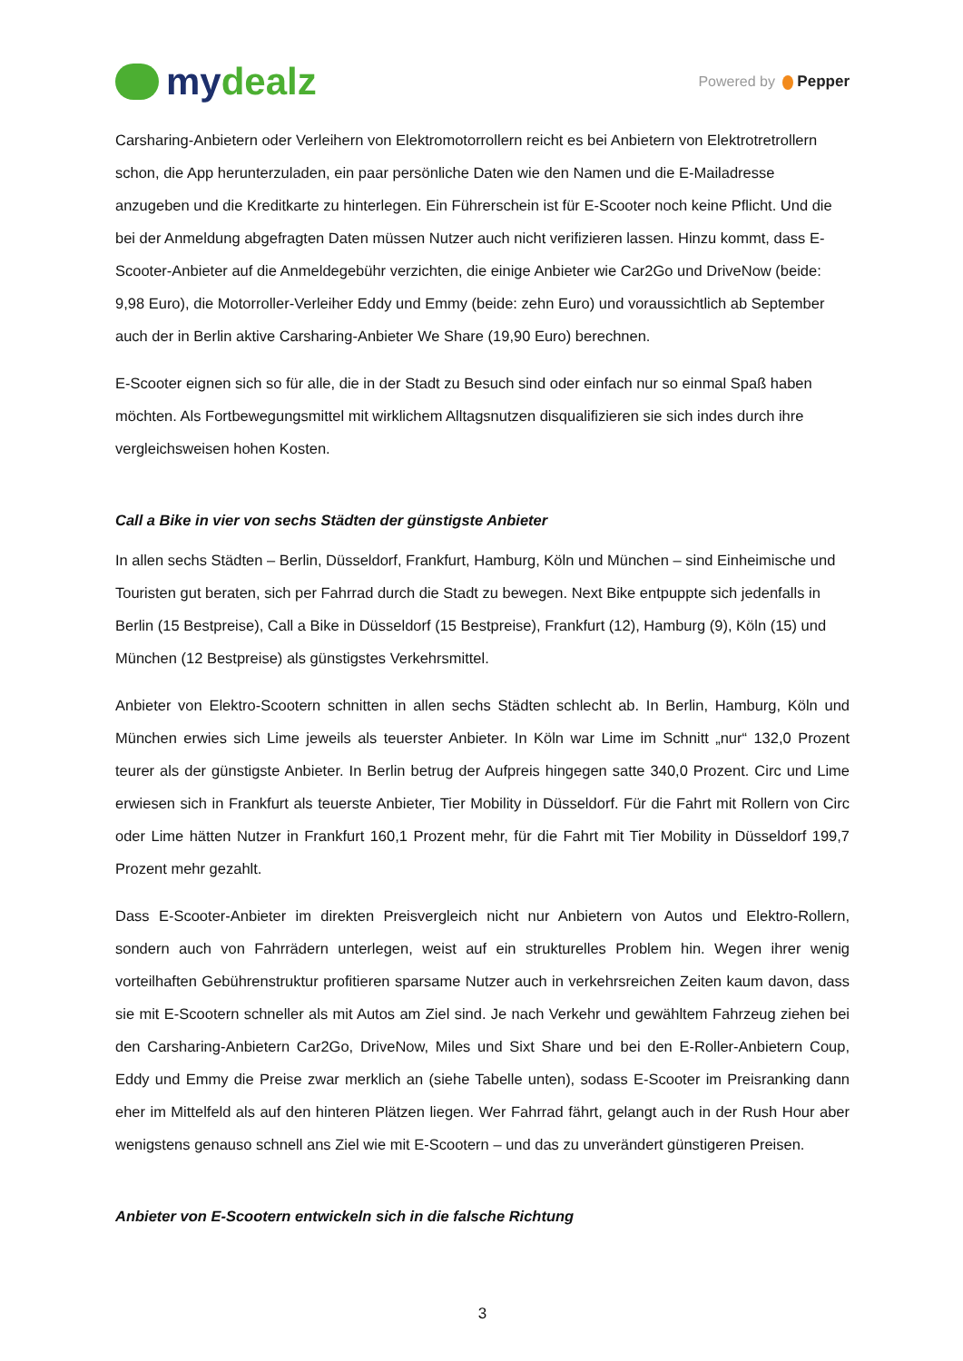my dealz
Powered by Pepper
Carsharing-Anbietern oder Verleihern von Elektromotorrollern reicht es bei Anbietern von Elektrotretrollern schon, die App herunterzuladen, ein paar persönliche Daten wie den Namen und die E-Mailadresse anzugeben und die Kreditkarte zu hinterlegen. Ein Führerschein ist für E-Scooter noch keine Pflicht. Und die bei der Anmeldung abgefragten Daten müssen Nutzer auch nicht verifizieren lassen. Hinzu kommt, dass E-Scooter-Anbieter auf die Anmeldegebühr verzichten, die einige Anbieter wie Car2Go und DriveNow (beide: 9,98 Euro), die Motorroller-Verleiher Eddy und Emmy (beide: zehn Euro) und voraussichtlich ab September auch der in Berlin aktive Carsharing-Anbieter We Share (19,90 Euro) berechnen.
E-Scooter eignen sich so für alle, die in der Stadt zu Besuch sind oder einfach nur so einmal Spaß haben möchten. Als Fortbewegungsmittel mit wirklichem Alltagsnutzen disqualifizieren sie sich indes durch ihre vergleichsweisen hohen Kosten.
Call a Bike in vier von sechs Städten der günstigste Anbieter
In allen sechs Städten – Berlin, Düsseldorf, Frankfurt, Hamburg, Köln und München – sind Einheimische und Touristen gut beraten, sich per Fahrrad durch die Stadt zu bewegen. Next Bike entpuppte sich jedenfalls in Berlin (15 Bestpreise), Call a Bike in Düsseldorf (15 Bestpreise), Frankfurt (12), Hamburg (9), Köln (15) und München (12 Bestpreise) als günstigstes Verkehrsmittel.
Anbieter von Elektro-Scootern schnitten in allen sechs Städten schlecht ab. In Berlin, Hamburg, Köln und München erwies sich Lime jeweils als teuerster Anbieter. In Köln war Lime im Schnitt „nur“ 132,0 Prozent teurer als der günstigste Anbieter. In Berlin betrug der Aufpreis hingegen satte 340,0 Prozent. Circ und Lime erwiesen sich in Frankfurt als teuerste Anbieter, Tier Mobility in Düsseldorf. Für die Fahrt mit Rollern von Circ oder Lime hätten Nutzer in Frankfurt 160,1 Prozent mehr, für die Fahrt mit Tier Mobility in Düsseldorf 199,7 Prozent mehr gezahlt.
Dass E-Scooter-Anbieter im direkten Preisvergleich nicht nur Anbietern von Autos und Elektro-Rollern, sondern auch von Fahrrädern unterlegen, weist auf ein strukturelles Problem hin. Wegen ihrer wenig vorteilhaften Gebührenstruktur profitieren sparsame Nutzer auch in verkehrsreichen Zeiten kaum davon, dass sie mit E-Scootern schneller als mit Autos am Ziel sind. Je nach Verkehr und gewähltem Fahrzeug ziehen bei den Carsharing-Anbietern Car2Go, DriveNow, Miles und Sixt Share und bei den E-Roller-Anbietern Coup, Eddy und Emmy die Preise zwar merklich an (siehe Tabelle unten), sodass E-Scooter im Preisranking dann eher im Mittelfeld als auf den hinteren Plätzen liegen. Wer Fahrrad fährt, gelangt auch in der Rush Hour aber wenigstens genauso schnell ans Ziel wie mit E-Scootern – und das zu unverändert günstigeren Preisen.
Anbieter von E-Scootern entwickeln sich in die falsche Richtung
3